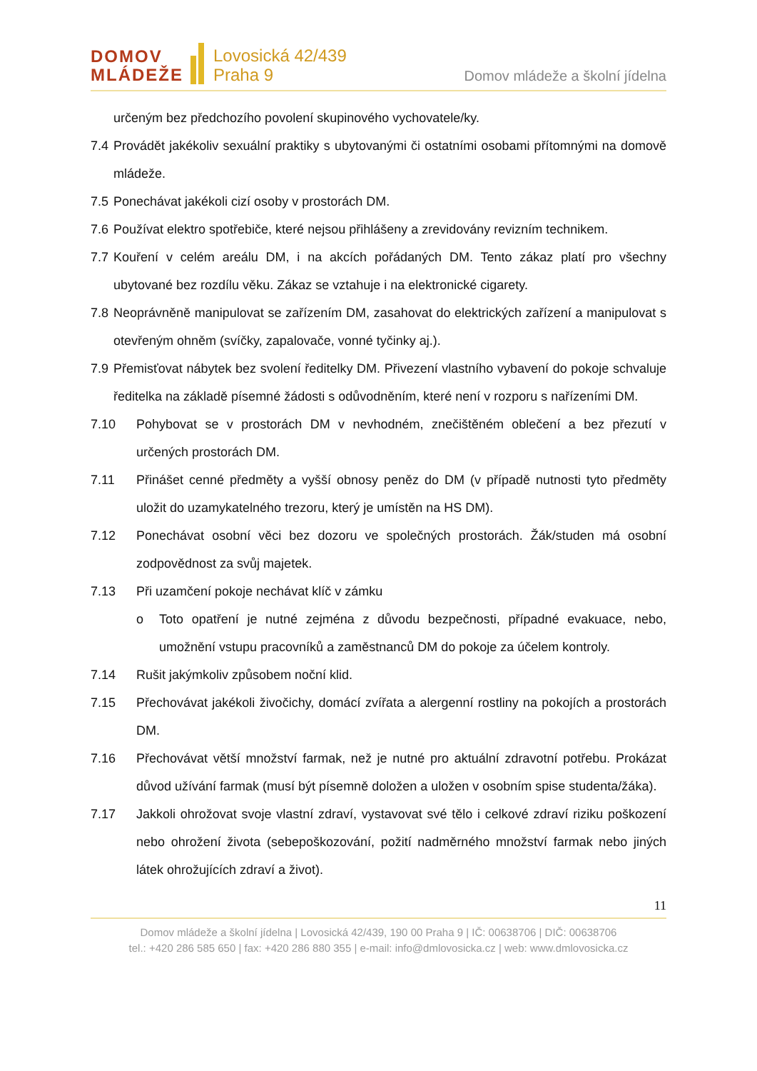DOMOV
MLÁDEŽE
Lovosická 42/439
Praha 9
Domov mládeže a školní jídelna
určeným bez předchozího povolení skupinového vychovatele/ky.
7.4 Provádět jakékoliv sexuální praktiky s ubytovanými či ostatními osobami přítomnými na domově mládeže.
7.5 Ponechávat jakékoli cizí osoby v prostorách DM.
7.6 Používat elektro spotřebiče, které nejsou přihlášeny a zrevidovány revizním technikem.
7.7 Kouření v celém areálu DM, i na akcích pořádaných DM. Tento zákaz platí pro všechny ubytované bez rozdílu věku. Zákaz se vztahuje i na elektronické cigarety.
7.8 Neoprávněně manipulovat se zařízením DM, zasahovat do elektrických zařízení a manipulovat s otevřeným ohněm (svíčky, zapalovače, vonné tyčinky aj.).
7.9 Přemisťovat nábytek bez svolení ředitelky DM. Přivezení vlastního vybavení do pokoje schvaluje ředitelka na základě písemné žádosti s odůvodněním, které není v rozporu s nařízeními DM.
7.10 Pohybovat se v prostorách DM v nevhodném, znečištěném oblečení a bez přezutí v určených prostorách DM.
7.11 Přinášet cenné předměty a vyšší obnosy peněz do DM (v případě nutnosti tyto předměty uložit do uzamykatelného trezoru, který je umístěn na HS DM).
7.12 Ponechávat osobní věci bez dozoru ve společných prostorách. Žák/studen má osobní zodpovědnost za svůj majetek.
7.13 Při uzamčení pokoje nechávat klíč v zámku
o Toto opatření je nutné zejména z důvodu bezpečnosti, případné evakuace, nebo, umožnění vstupu pracovníků a zaměstnanců DM do pokoje za účelem kontroly.
7.14 Rušit jakýmkoliv způsobem noční klid.
7.15 Přechovávat jakékoli živočichy, domácí zvířata a alergenní rostliny na pokojích a prostorách DM.
7.16 Přechovávat větší množství farmak, než je nutné pro aktuální zdravotní potřebu. Prokázat důvod užívání farmak (musí být písemně doložen a uložen v osobním spise studenta/žáka).
7.17 Jakkoli ohrožovat svoje vlastní zdraví, vystavovat své tělo i celkové zdraví riziku poškození nebo ohrožení života (sebepoškozování, požití nadměrného množství farmak nebo jiných látek ohrožujících zdraví a život).
11
Domov mládeže a školní jídelna | Lovosická 42/439, 190 00 Praha 9 | IČ: 00638706 | DIČ: 00638706
tel.: +420 286 585 650 | fax: +420 286 880 355 | e-mail: info@dmlovosicka.cz | web: www.dmlovosicka.cz